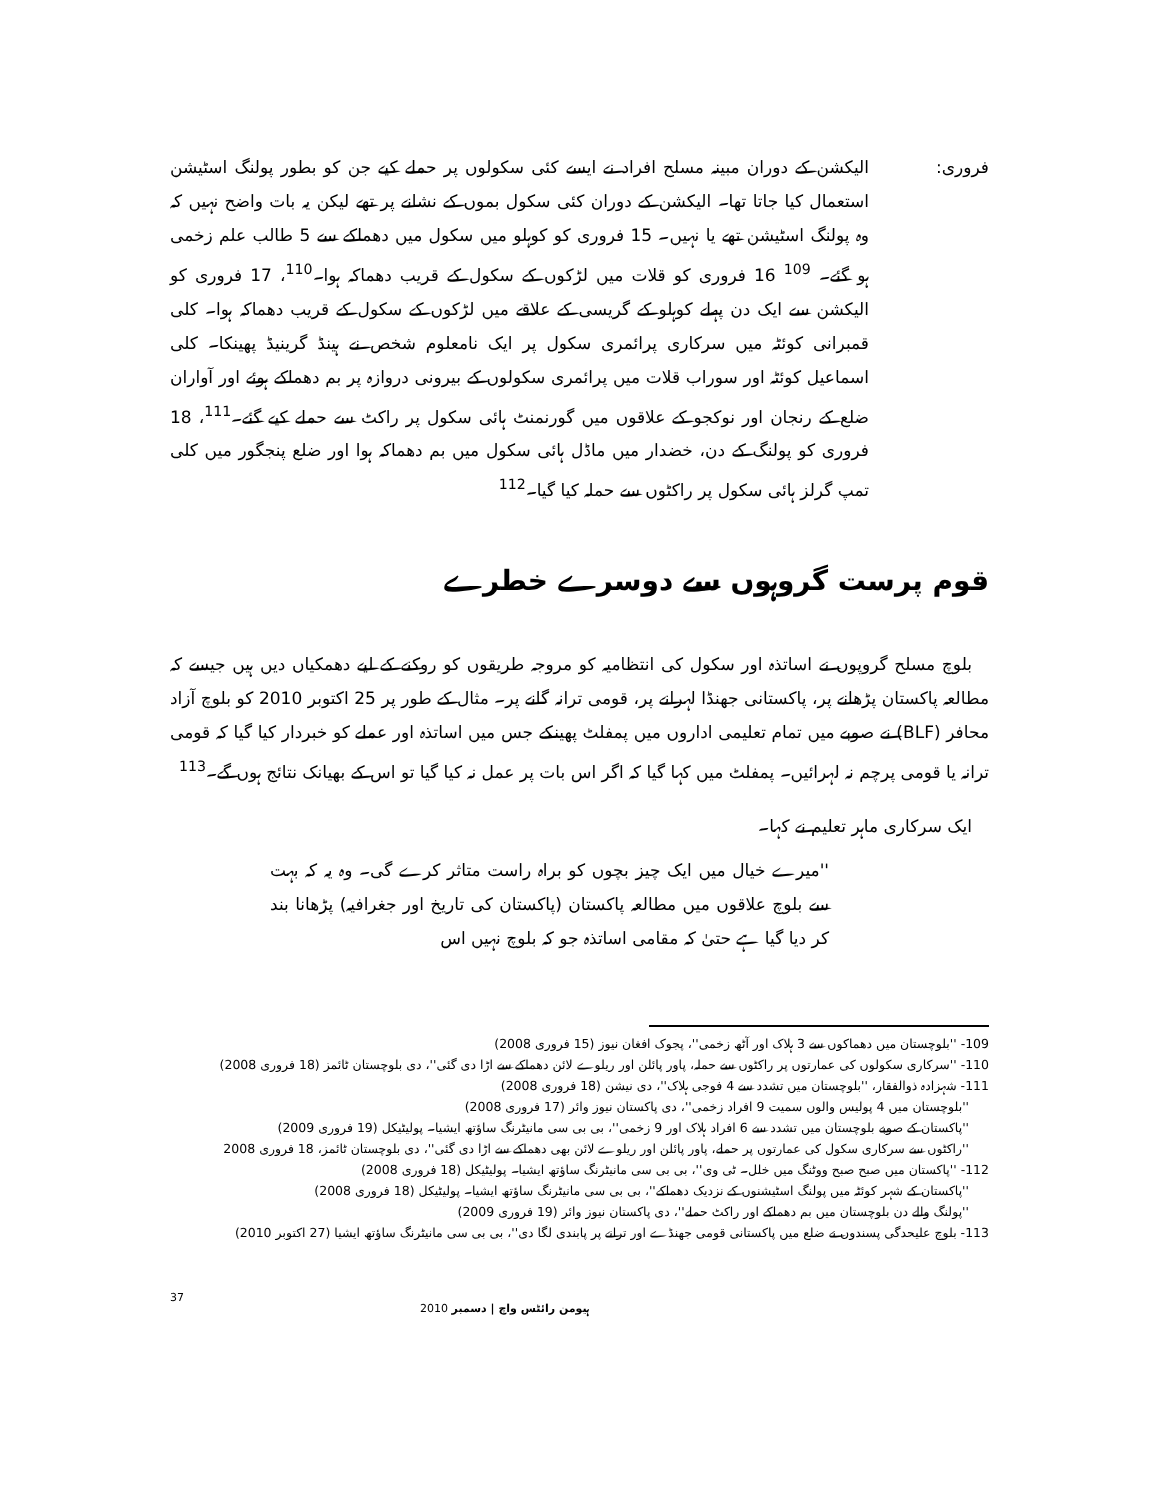فروری: الیکشن کے دوران مبینہ مسلح افراد نے ایسے کئی سکولوں پر حملے کیے جن کو بطور پولنگ اسٹیشن استعمال کیا جاتا تھا۔ الیکشن کے دوران کئی سکول بموں کے نشانے پر تھے لیکن یہ بات واضح نہیں کہ وہ پولنگ اسٹیشن تھے یا نہیں۔ 15 فروری کو کوہلو میں سکول میں دھماکے سے 5 طالب علم زخمی ہو گئے۔ <sup>109</sup> 16 فروری کو قلات میں لڑکوں کے سکول کے قریب دھماکہ ہوا۔<sup>110</sup>، 17 فروری کو الیکشن سے ایک دن پہلے کوہلو کے گریسی کے علاقے میں لڑکوں کے سکول کے قریب دھماکہ ہوا۔ کلی قمبرانی کوئٹہ میں سرکاری پرائمری سکول پر ایک نامعلوم شخص نے ہینڈ گرینیڈ پھینکا۔ کلی اسماعیل کوئٹہ اور سوراب قلات میں پرائمری سکولوں کے بیرونی دروازہ پر بم دھماکے ہوئے اور آواران ضلع کے رنجان اور نوکجو کے علاقوں میں گورنمنٹ ہائی سکول پر راکٹ سے حملے کیے گئے۔<sup>111</sup>، 18 فروری کو پولنگ کے دن، خضدار میں ماڈل ہائی سکول میں بم دھماکہ ہوا اور ضلع پنجگور میں کلی تمپ گرلز ہائی سکول پر راکٹوں سے حملہ کیا گیا۔<sup>112</sup>
قوم پرست گروہوں سے دوسرے خطرے
 بلوچ مسلح گروپوں نے اساتذہ اور سکول کی انتظامیہ کو مروجہ طریقوں کو روکنے کے لیے دھمکیاں دیں ہیں جیسے کہ مطالعہ پاکستان پڑھانے پر، پاکستانی جھنڈا لہرانے پر، قومی ترانہ گانے پر۔ مثال کے طور پر 25 اکتوبر 2010 کو بلوچ آزاد محافر (BLF) نے صوبے میں تمام تعلیمی اداروں میں پمفلٹ پھینکے جس میں اساتذہ اور عملے کو خبردار کیا گیا کہ قومی ترانہ یا قومی پرچم نہ لہرائیں۔ پمفلٹ میں کہا گیا کہ اگر اس بات پر عمل نہ کیا گیا تو اس کے بھیانک نتائج ہوں گے۔<sup>113</sup>
 ایک سرکاری ماہر تعلیم نے کہا۔
''میرے خیال میں ایک چیز بچوں کو براہ راست متاثر کرے گی۔ وہ یہ کہ بہت سے بلوچ علاقوں میں مطالعہ پاکستان (پاکستان کی تاریخ اور جغرافیہ) پڑھانا بند کر دیا گیا ہے حتیٰ کہ مقامی اساتذہ جو کہ بلوچ نہیں اس
109- ''بلوچستان میں دھماکوں سے 3 ہلاک اور آٹھ زخمی''، پجوک افغان نیوز (15 فروری 2008)
110- ''سرکاری سکولوں کی عمارتوں پر راکٹوں سے حملہ، پاور پائلن اور ریلوے لائن دھماکے سے اڑا دی گئی''، دی بلوچستان ٹائمز (18 فروری 2008)
111- شہزادہ ذوالفقار، ''بلوچستان میں تشدد سے 4 فوجی ہلاک''، دی نیشن (18 فروری 2008)
''بلوچستان میں 4 پولیس والوں سمیت 9 افراد زخمی''، دی پاکستان نیوز وائر (17 فروری 2008)
''پاکستان کے صوبے بلوچستان میں تشدد سے 6 افراد ہلاک اور 9 زخمی''، بی بی سی مانیٹرنگ ساؤتھ ایشیا۔ پولیٹیکل (19 فروری 2009)
''راکٹوں سے سرکاری سکول کی عمارتوں پر حملے، پاور پائلن اور ریلوے لائن بھی دھماکے سے اڑا دی گئی''، دی بلوچستان ٹائمز، 18 فروری 2008
112- ''پاکستان میں صبح صبح ووٹنگ میں خلل۔ ٹی وی''، بی بی سی مانیٹرنگ ساؤتھ ایشیا۔ پولیٹیکل (18 فروری 2008)
''پاکستان کے شہر کوئٹہ میں پولنگ اسٹیشنوں کے نزدیک دھماکے''، بی بی سی مانیٹرنگ ساؤتھ ایشیا۔ پولیٹیکل (18 فروری 2008)
''پولنگ والے دن بلوچستان میں بم دھماکے اور راکٹ حملے''، دی پاکستان نیوز وائر (19 فروری 2009)
113- بلوچ علیحدگی پسندوں نے ضلع میں پاکستانی قومی جھنڈے اور ترانے پر پابندی لگا دی''، بی بی سی مانیٹرنگ ساؤتھ ایشیا (27 اکتوبر 2010)
37 ہیومن رائٹس واچ | دسمبر 2010